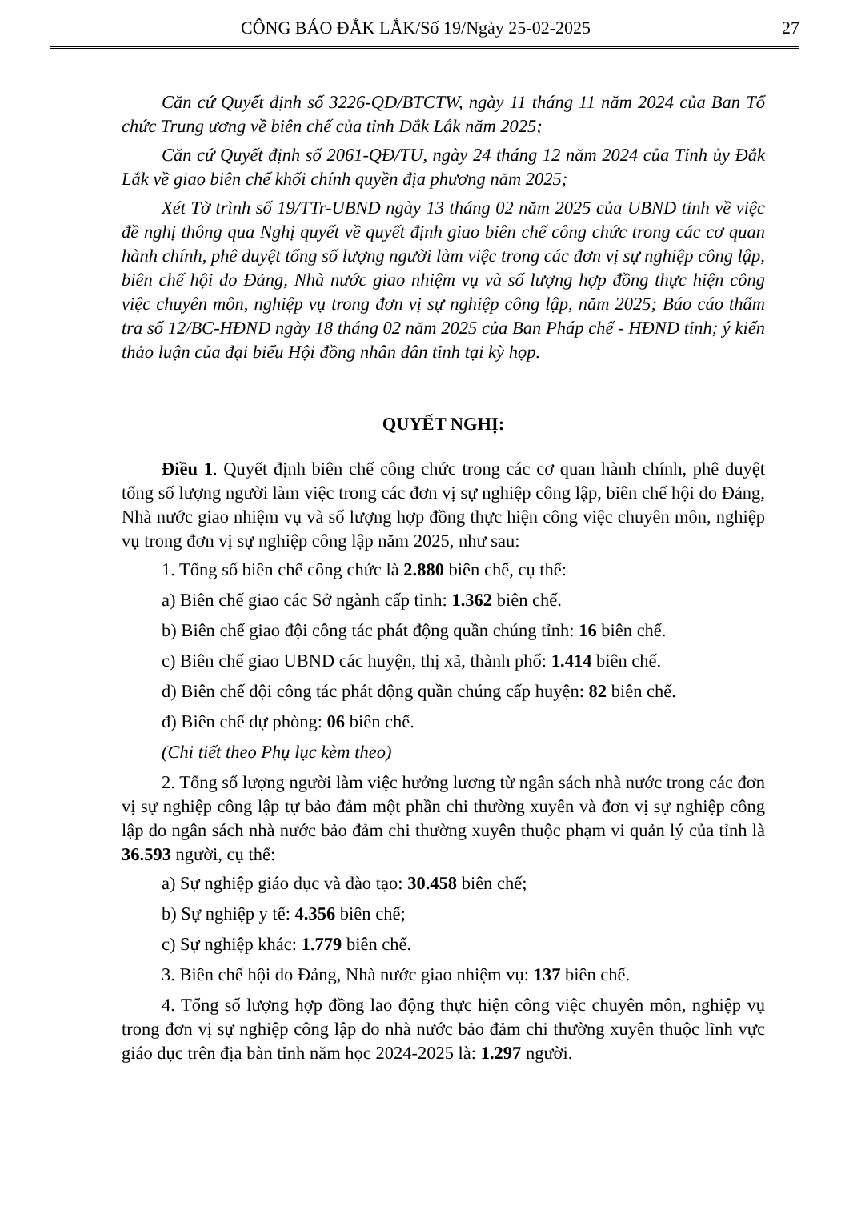CÔNG BÁO ĐẮK LẮK/Số 19/Ngày 25-02-2025 27
Căn cứ Quyết định số 3226-QĐ/BTCTW, ngày 11 tháng 11 năm 2024 của Ban Tổ chức Trung ương về biên chế của tỉnh Đắk Lắk năm 2025;
Căn cứ Quyết định số 2061-QĐ/TU, ngày 24 tháng 12 năm 2024 của Tỉnh ủy Đắk Lắk về giao biên chế khối chính quyền địa phương năm 2025;
Xét Tờ trình số 19/TTr-UBND ngày 13 tháng 02 năm 2025 của UBND tỉnh về việc đề nghị thông qua Nghị quyết về quyết định giao biên chế công chức trong các cơ quan hành chính, phê duyệt tổng số lượng người làm việc trong các đơn vị sự nghiệp công lập, biên chế hội do Đảng, Nhà nước giao nhiệm vụ và số lượng hợp đồng thực hiện công việc chuyên môn, nghiệp vụ trong đơn vị sự nghiệp công lập, năm 2025; Báo cáo thẩm tra số 12/BC-HĐND ngày 18 tháng 02 năm 2025 của Ban Pháp chế - HĐND tỉnh; ý kiến thảo luận của đại biểu Hội đồng nhân dân tỉnh tại kỳ họp.
QUYẾT NGHỊ:
Điều 1. Quyết định biên chế công chức trong các cơ quan hành chính, phê duyệt tổng số lượng người làm việc trong các đơn vị sự nghiệp công lập, biên chế hội do Đảng, Nhà nước giao nhiệm vụ và số lượng hợp đồng thực hiện công việc chuyên môn, nghiệp vụ trong đơn vị sự nghiệp công lập năm 2025, như sau:
1. Tổng số biên chế công chức là 2.880 biên chế, cụ thể:
a) Biên chế giao các Sở ngành cấp tỉnh: 1.362 biên chế.
b) Biên chế giao đội công tác phát động quần chúng tỉnh: 16 biên chế.
c) Biên chế giao UBND các huyện, thị xã, thành phố: 1.414 biên chế.
d) Biên chế đội công tác phát động quần chúng cấp huyện: 82 biên chế.
đ) Biên chế dự phòng: 06 biên chế.
(Chi tiết theo Phụ lục kèm theo)
2. Tổng số lượng người làm việc hưởng lương từ ngân sách nhà nước trong các đơn vị sự nghiệp công lập tự bảo đảm một phần chi thường xuyên và đơn vị sự nghiệp công lập do ngân sách nhà nước bảo đảm chi thường xuyên thuộc phạm vi quản lý của tỉnh là 36.593 người, cụ thể:
a) Sự nghiệp giáo dục và đào tạo: 30.458 biên chế;
b) Sự nghiệp y tế: 4.356 biên chế;
c) Sự nghiệp khác: 1.779 biên chế.
3. Biên chế hội do Đảng, Nhà nước giao nhiệm vụ: 137 biên chế.
4. Tổng số lượng hợp đồng lao động thực hiện công việc chuyên môn, nghiệp vụ trong đơn vị sự nghiệp công lập do nhà nước bảo đảm chi thường xuyên thuộc lĩnh vực giáo dục trên địa bàn tỉnh năm học 2024-2025 là: 1.297 người.